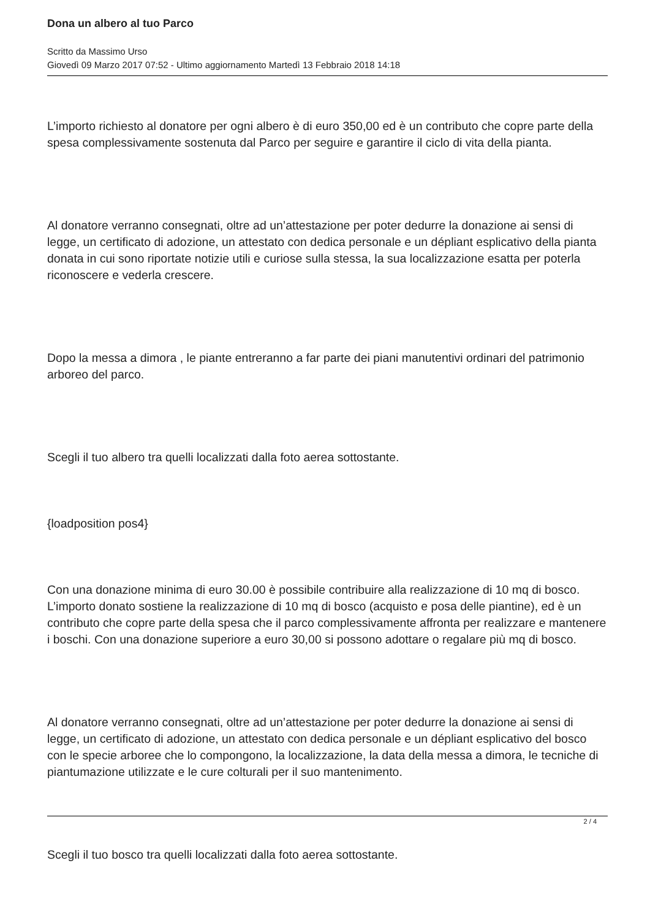Dona un albero al tuo Parco
Scritto da Massimo Urso
Giovedì 09 Marzo 2017 07:52 - Ultimo aggiornamento Martedì 13 Febbraio 2018 14:18
L’importo richiesto al donatore per ogni albero è di euro 350,00 ed è un contributo che copre parte della spesa complessivamente sostenuta dal Parco per seguire e garantire il ciclo di vita della pianta.
Al donatore verranno consegnati, oltre ad un’attestazione per poter dedurre la donazione ai sensi di legge, un certificato di adozione, un attestato con dedica personale e un dépliant esplicativo della pianta donata in cui sono riportate notizie utili e curiose sulla stessa, la sua localizzazione esatta per poterla riconoscere e vederla crescere.
Dopo la messa a dimora , le piante entreranno a far parte dei piani manutentivi ordinari del patrimonio arboreo del parco.
Scegli il tuo albero tra quelli localizzati dalla foto aerea sottostante.
{loadposition pos4}
Con una donazione minima di euro 30.00 è possibile contribuire alla realizzazione di 10 mq di bosco. L’importo donato sostiene la realizzazione di 10 mq di bosco (acquisto e posa delle piantine), ed è un contributo che copre parte della spesa che il parco complessivamente affronta per realizzare e mantenere i boschi. Con una donazione superiore a euro 30,00 si possono adottare o regalare più mq di bosco.
Al donatore verranno consegnati, oltre ad un’attestazione per poter dedurre la donazione ai sensi di legge, un certificato di adozione, un attestato con dedica personale e un dépliant esplicativo del bosco con le specie arboree che lo compongono, la localizzazione, la data della messa a dimora, le tecniche di piantumazione utilizzate e le cure colturali per il suo mantenimento.
Scegli il tuo bosco tra quelli localizzati dalla foto aerea sottostante.
2 / 4